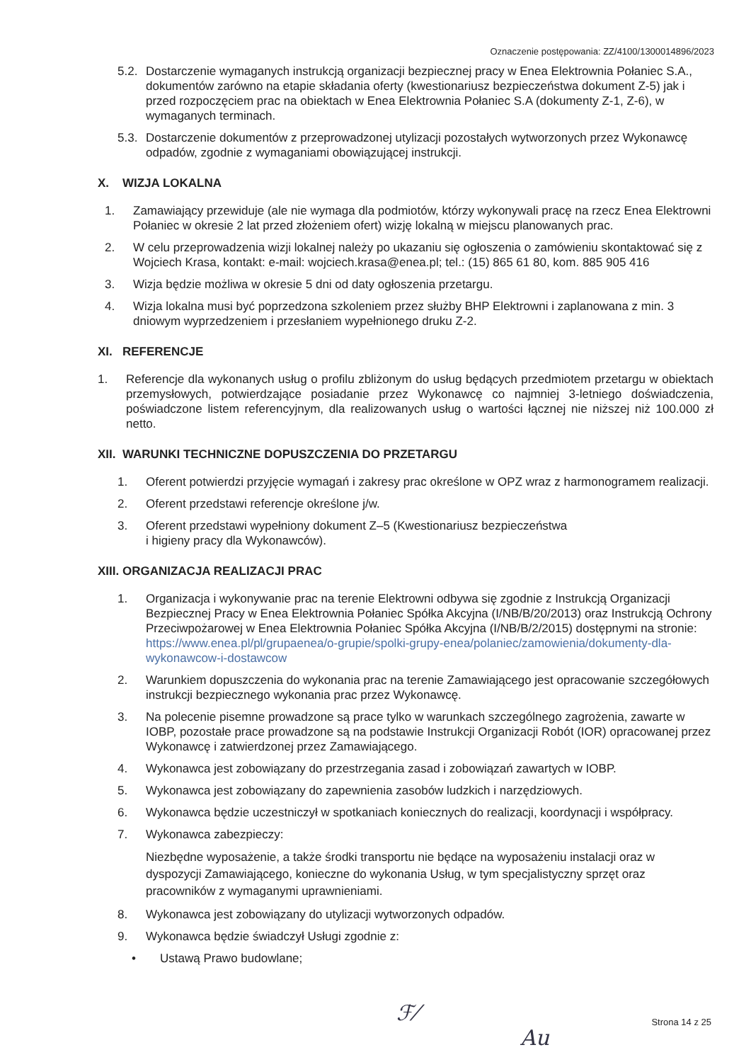Oznaczenie postępowania: ZZ/4100/1300014896/2023
5.2. Dostarczenie wymaganych instrukcją organizacji bezpiecznej pracy w Enea Elektrownia Połaniec S.A., dokumentów zarówno na etapie składania oferty (kwestionariusz bezpieczeństwa dokument Z-5) jak i przed rozpoczęciem prac na obiektach w Enea Elektrownia Połaniec S.A (dokumenty Z-1, Z-6), w wymaganych terminach.
5.3. Dostarczenie dokumentów z przeprowadzonej utylizacji pozostałych wytworzonych przez Wykonawcę odpadów, zgodnie z wymaganiami obowiązującej instrukcji.
X. WIZJA LOKALNA
1. Zamawiający przewiduje (ale nie wymaga dla podmiotów, którzy wykonywali pracę na rzecz Enea Elektrowni Połaniec w okresie 2 lat przed złożeniem ofert) wizję lokalną w miejscu planowanych prac.
2. W celu przeprowadzenia wizji lokalnej należy po ukazaniu się ogłoszenia o zamówieniu skontaktować się z Wojciech Krasa, kontakt: e-mail: wojciech.krasa@enea.pl; tel.: (15) 865 61 80, kom. 885 905 416
3. Wizja będzie możliwa w okresie 5 dni od daty ogłoszenia przetargu.
4. Wizja lokalna musi być poprzedzona szkoleniem przez służby BHP Elektrowni i zaplanowana z min. 3 dniowym wyprzedzeniem i przesłaniem wypełnionego druku Z-2.
XI. REFERENCJE
1. Referencje dla wykonanych usług o profilu zbliżonym do usług będących przedmiotem przetargu w obiektach przemysłowych, potwierdzające posiadanie przez Wykonawcę co najmniej 3-letniego doświadczenia, poświadczone listem referencyjnym, dla realizowanych usług o wartości łącznej nie niższej niż 100.000 zł netto.
XII. WARUNKI TECHNICZNE DOPUSZCZENIA DO PRZETARGU
1. Oferent potwierdzi przyjęcie wymagań i zakresy prac określone w OPZ wraz z harmonogramem realizacji.
2. Oferent przedstawi referencje określone j/w.
3. Oferent przedstawi wypełniony dokument Z–5 (Kwestionariusz bezpieczeństwa
i higieny pracy dla Wykonawców).
XIII. ORGANIZACJA REALIZACJI PRAC
1. Organizacja i wykonywanie prac na terenie Elektrowni odbywa się zgodnie z Instrukcją Organizacji Bezpiecznej Pracy w Enea Elektrownia Połaniec Spółka Akcyjna (I/NB/B/20/2013) oraz Instrukcją Ochrony Przeciwpożarowej w Enea Elektrownia Połaniec Spółka Akcyjna (I/NB/B/2/2015) dostępnymi na stronie: https://www.enea.pl/pl/grupaenea/o-grupie/spolki-grupy-enea/polaniec/zamowienia/dokumenty-dla-wykonawcow-i-dostawcow
2. Warunkiem dopuszczenia do wykonania prac na terenie Zamawiającego jest opracowanie szczegółowych instrukcji bezpiecznego wykonania prac przez Wykonawcę.
3. Na polecenie pisemne prowadzone są prace tylko w warunkach szczególnego zagrożenia, zawarte w IOBP, pozostałe prace prowadzone są na podstawie Instrukcji Organizacji Robót (IOR) opracowanej przez Wykonawcę i zatwierdzonej przez Zamawiającego.
4. Wykonawca jest zobowiązany do przestrzegania zasad i zobowiązań zawartych w IOBP.
5. Wykonawca jest zobowiązany do zapewnienia zasobów ludzkich i narzędziowych.
6. Wykonawca będzie uczestniczył w spotkaniach koniecznych do realizacji, koordynacji i współpracy.
7. Wykonawca zabezpieczy:
Niezbędne wyposażenie, a także środki transportu nie będące na wyposażeniu instalacji oraz w dyspozycji Zamawiającego, konieczne do wykonania Usług, w tym specjalistyczny sprzęt oraz pracowników z wymaganymi uprawnieniami.
8. Wykonawca jest zobowiązany do utylizacji wytworzonych odpadów.
9. Wykonawca będzie świadczył Usługi zgodnie z:
• Ustawą Prawo budowlane;
ℱ⁄
Au
Strona 14 z 25